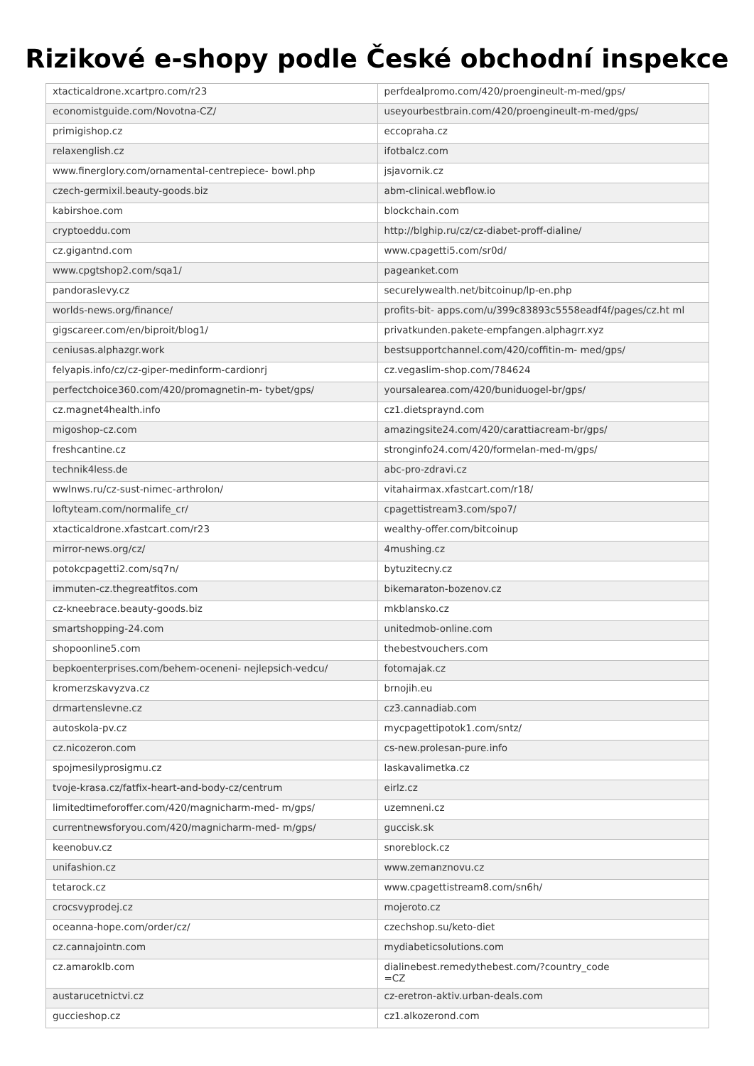Rizikové e-shopy podle České obchodní inspekce
| xtacticaldrone.xcartpro.com/r23 | perfdealpromo.com/420/proengineult-m-med/gps/ |
| economistguide.com/Novotna-CZ/ | useyourbestbrain.com/420/proengineult-m-med/gps/ |
| primigishop.cz | eccopraha.cz |
| relaxenglish.cz | ifotbalcz.com |
| www.finerglory.com/ornamental-centrepiece- bowl.php | jsjavornik.cz |
| czech-germixil.beauty-goods.biz | abm-clinical.webflow.io |
| kabirshoe.com | blockchain.com |
| cryptoeddu.com | http://blghip.ru/cz/cz-diabet-proff-dialine/ |
| cz.gigantnd.com | www.cpagetti5.com/sr0d/ |
| www.cpgtshop2.com/sqa1/ | pageanket.com |
| pandoraslevy.cz | securelywealth.net/bitcoinup/lp-en.php |
| worlds-news.org/finance/ | profits-bit- apps.com/u/399c83893c5558eadf4f/pages/cz.ht ml |
| gigscareer.com/en/biproit/blog1/ | privatkunden.pakete-empfangen.alphagrr.xyz |
| ceniusas.alphazgr.work | bestsupportchannel.com/420/coffitin-m- med/gps/ |
| felyapis.info/cz/cz-giper-medinform-cardionrj | cz.vegaslim-shop.com/784624 |
| perfectchoice360.com/420/promagnetin-m- tybet/gps/ | yoursalearea.com/420/buniduogel-br/gps/ |
| cz.magnet4health.info | cz1.dietspraynd.com |
| migoshop-cz.com | amazingsite24.com/420/carattiacream-br/gps/ |
| freshcantine.cz | stronginfo24.com/420/formelan-med-m/gps/ |
| technik4less.de | abc-pro-zdravi.cz |
| wwlnws.ru/cz-sust-nimec-arthrolon/ | vitahairmax.xfastcart.com/r18/ |
| loftyteam.com/normalife_cr/ | cpagettistream3.com/spo7/ |
| xtacticaldrone.xfastcart.com/r23 | wealthy-offer.com/bitcoinup |
| mirror-news.org/cz/ | 4mushing.cz |
| potokcpagetti2.com/sq7n/ | bytuzitecny.cz |
| immuten-cz.thegreatfitos.com | bikemaraton-bozenov.cz |
| cz-kneebrace.beauty-goods.biz | mkblansko.cz |
| smartshopping-24.com | unitedmob-online.com |
| shopoonline5.com | thebestvouchers.com |
| bepkoenterprises.com/behem-oceneni- nejlepsich-vedcu/ | fotomajak.cz |
| kromerzskavyzva.cz | brnojih.eu |
| drmartenslevne.cz | cz3.cannadiab.com |
| autoskola-pv.cz | mycpagettipotok1.com/sntz/ |
| cz.nicozeron.com | cs-new.prolesan-pure.info |
| spojmesilyprosigmu.cz | laskavalimetka.cz |
| tvoje-krasa.cz/fatfix-heart-and-body-cz/centrum | eirlz.cz |
| limitedtimeforoffer.com/420/magnicharm-med- m/gps/ | uzemneni.cz |
| currentnewsforyou.com/420/magnicharm-med- m/gps/ | guccisk.sk |
| keenobuv.cz | snoreblock.cz |
| unifashion.cz | www.zemanznovu.cz |
| tetarock.cz | www.cpagettistream8.com/sn6h/ |
| crocsvyprodej.cz | mojeroto.cz |
| oceanna-hope.com/order/cz/ | czechshop.su/keto-diet |
| cz.cannajointn.com | mydiabeticsolutions.com |
| cz.amaroklb.com | dialinebest.remedythebest.com/?country_code =CZ |
| austarucetnictvi.cz | cz-eretron-aktiv.urban-deals.com |
| guccieshop.cz | cz1.alkozerond.com |